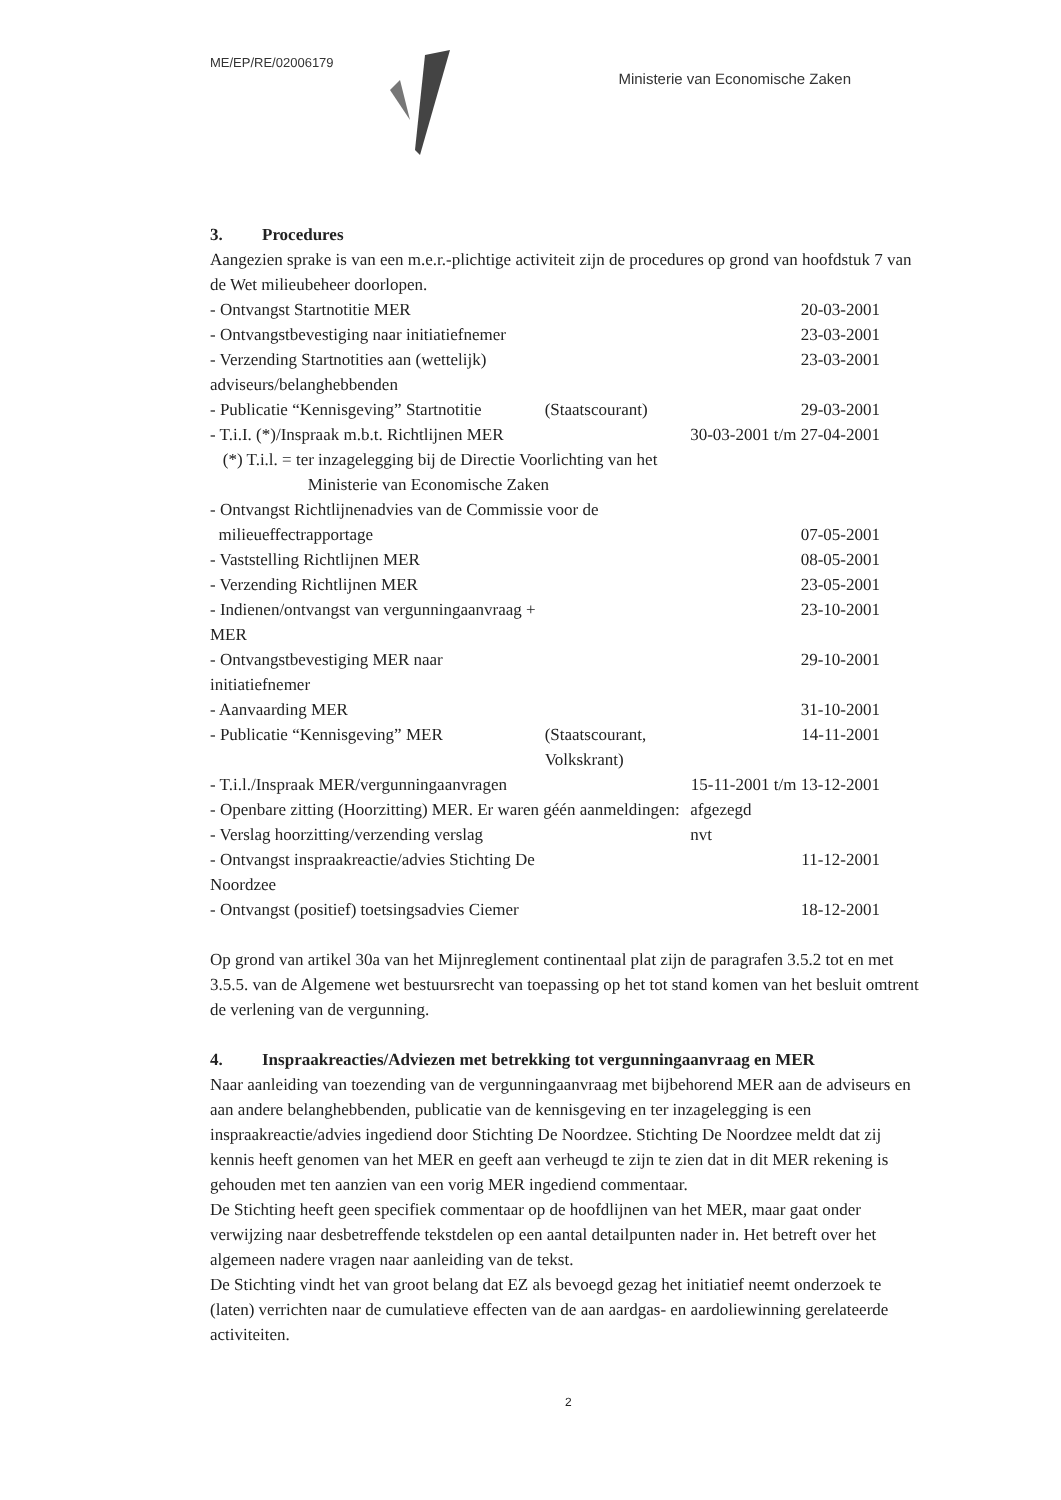ME/EP/RE/02006179 Ministerie van Economische Zaken
3. Procedures
Aangezien sprake is van een m.e.r.-plichtige activiteit zijn de procedures op grond van hoofdstuk 7 van de Wet milieubeheer doorlopen.
| - Ontvangst Startnotitie MER | | 20-03-2001 |
| - Ontvangstbevestiging naar initiatiefnemer | | 23-03-2001 |
| - Verzending Startnotities aan (wettelijk) adviseurs/belanghebbenden | | 23-03-2001 |
| - Publicatie “Kennisgeving” Startnotitie | (Staatscourant) | 29-03-2001 |
| - T.i.I. (*)/Inspraak m.b.t. Richtlijnen MER | | 30-03-2001 t/m 27-04-2001 |
| (*) T.i.l. = ter inzagelegging bij de Directie Voorlichting van het Ministerie van Economische Zaken | | |
| - Ontvangst Richtlijnenadvies van de Commissie voor de milieueffectrapportage | | 07-05-2001 |
| - Vaststelling Richtlijnen MER | | 08-05-2001 |
| - Verzending Richtlijnen MER | | 23-05-2001 |
| - Indienen/ontvangst van vergunningaanvraag + MER | | 23-10-2001 |
| - Ontvangstbevestiging MER naar initiatiefnemer | | 29-10-2001 |
| - Aanvaarding MER | | 31-10-2001 |
| - Publicatie “Kennisgeving” MER | (Staatscourant, Volkskrant) | 14-11-2001 |
| - T.i.l./Inspraak MER/vergunningaanvragen | | 15-11-2001 t/m 13-12-2001 |
| - Openbare zitting (Hoorzitting) MER. Er waren géén aanmeldingen: | | afgezegd |
| - Verslag hoorzitting/verzending verslag | | nvt |
| - Ontvangst inspraakreactie/advies Stichting De Noordzee | | 11-12-2001 |
| - Ontvangst (positief) toetsingsadvies Ciemer | | 18-12-2001 |
Op grond van artikel 30a van het Mijnreglement continentaal plat zijn de paragrafen 3.5.2 tot en met 3.5.5. van de Algemene wet bestuursrecht van toepassing op het tot stand komen van het besluit omtrent de verlening van de vergunning.
4. Inspraakreacties/Adviezen met betrekking tot vergunningaanvraag en MER
Naar aanleiding van toezending van de vergunningaanvraag met bijbehorend MER aan de adviseurs en aan andere belanghebbenden, publicatie van de kennisgeving en ter inzagelegging is een inspraakreactie/advies ingediend door Stichting De Noordzee. Stichting De Noordzee meldt dat zij kennis heeft genomen van het MER en geeft aan verheugd te zijn te zien dat in dit MER rekening is gehouden met ten aanzien van een vorig MER ingediend commentaar.
De Stichting heeft geen specifiek commentaar op de hoofdlijnen van het MER, maar gaat onder verwijzing naar desbetreffende tekstdelen op een aantal detailpunten nader in. Het betreft over het algemeen nadere vragen naar aanleiding van de tekst.
De Stichting vindt het van groot belang dat EZ als bevoegd gezag het initiatief neemt onderzoek te (laten) verrichten naar de cumulatieve effecten van de aan aardgas- en aardoliewinning gerelateerde activiteiten.
2